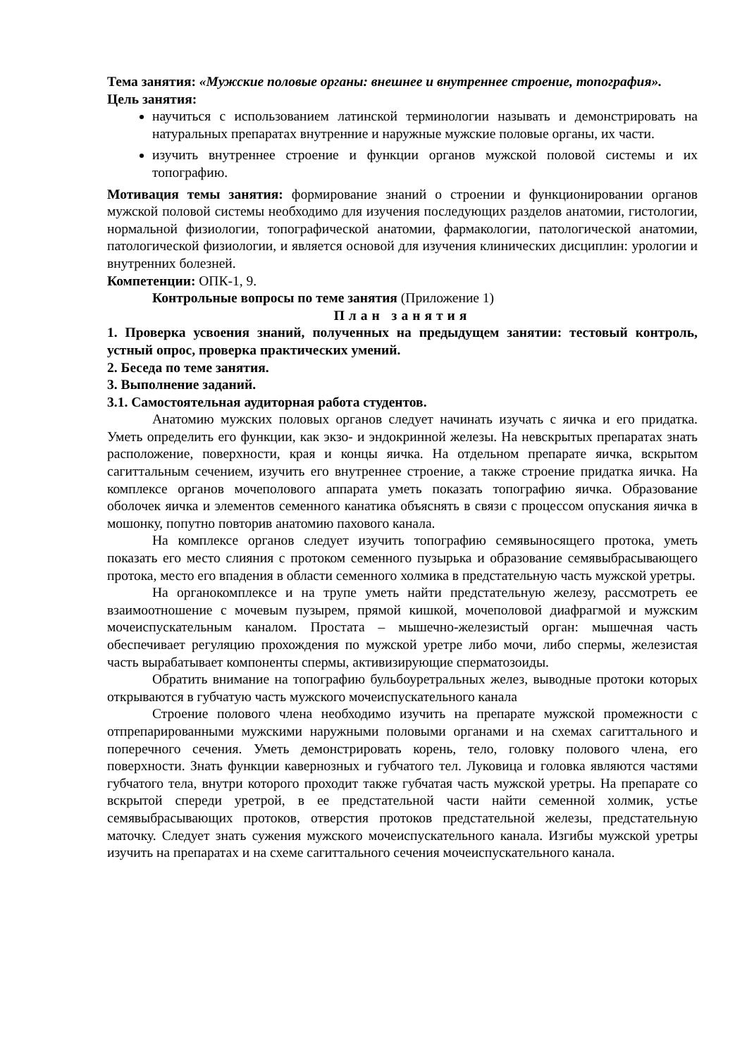Тема занятия: «Мужские половые органы: внешнее и внутреннее строение, топография».
Цель занятия:
научиться с использованием латинской терминологии называть и демонстрировать на натуральных препаратах внутренние и наружные мужские половые органы, их части.
изучить внутреннее строение и функции органов мужской половой системы и их топографию.
Мотивация темы занятия: формирование знаний о строении и функционировании органов мужской половой системы необходимо для изучения последующих разделов анатомии, гистологии, нормальной физиологии, топографической анатомии, фармакологии, патологической анатомии, патологической физиологии, и является основой для изучения клинических дисциплин: урологии и внутренних болезней.
Компетенции: ОПК-1, 9.
Контрольные вопросы по теме занятия (Приложение 1)
План занятия
1. Проверка усвоения знаний, полученных на предыдущем занятии: тестовый контроль, устный опрос, проверка практических умений.
2. Беседа по теме занятия.
3. Выполнение заданий.
3.1. Самостоятельная аудиторная работа студентов.
Анатомию мужских половых органов следует начинать изучать с яичка и его придатка. Уметь определить его функции, как экзо- и эндокринной железы. На невскрытых препаратах знать расположение, поверхности, края и концы яичка. На отдельном препарате яичка, вскрытом сагиттальным сечением, изучить его внутреннее строение, а также строение придатка яичка. На комплексе органов мочеполового аппарата уметь показать топографию яичка. Образование оболочек яичка и элементов семенного канатика объяснять в связи с процессом опускания яичка в мошонку, попутно повторив анатомию пахового канала.
На комплексе органов следует изучить топографию семявыносящего протока, уметь показать его место слияния с протоком семенного пузырька и образование семявыбрасывающего протока, место его впадения в области семенного холмика в предстательную часть мужской уретры.
На органокомплексе и на трупе уметь найти предстательную железу, рассмотреть ее взаимоотношение с мочевым пузырем, прямой кишкой, мочеполовой диафрагмой и мужским мочеиспускательным каналом. Простата – мышечно-железистый орган: мышечная часть обеспечивает регуляцию прохождения по мужской уретре либо мочи, либо спермы, железистая часть вырабатывает компоненты спермы, активизирующие сперматозоиды.
Обратить внимание на топографию бульбоуретральных желез, выводные протоки которых открываются в губчатую часть мужского мочеиспускательного канала
Строение полового члена необходимо изучить на препарате мужской промежности с отпрепарированными мужскими наружными половыми органами и на схемах сагиттального и поперечного сечения. Уметь демонстрировать корень, тело, головку полового члена, его поверхности. Знать функции кавернозных и губчатого тел. Луковица и головка являются частями губчатого тела, внутри которого проходит также губчатая часть мужской уретры. На препарате со вскрытой спереди уретрой, в ее предстательной части найти семенной холмик, устье семявыбрасывающих протоков, отверстия протоков предстательной железы, предстательную маточку. Следует знать сужения мужского мочеиспускательного канала. Изгибы мужской уретры изучить на препаратах и на схеме сагиттального сечения мочеиспускательного канала.